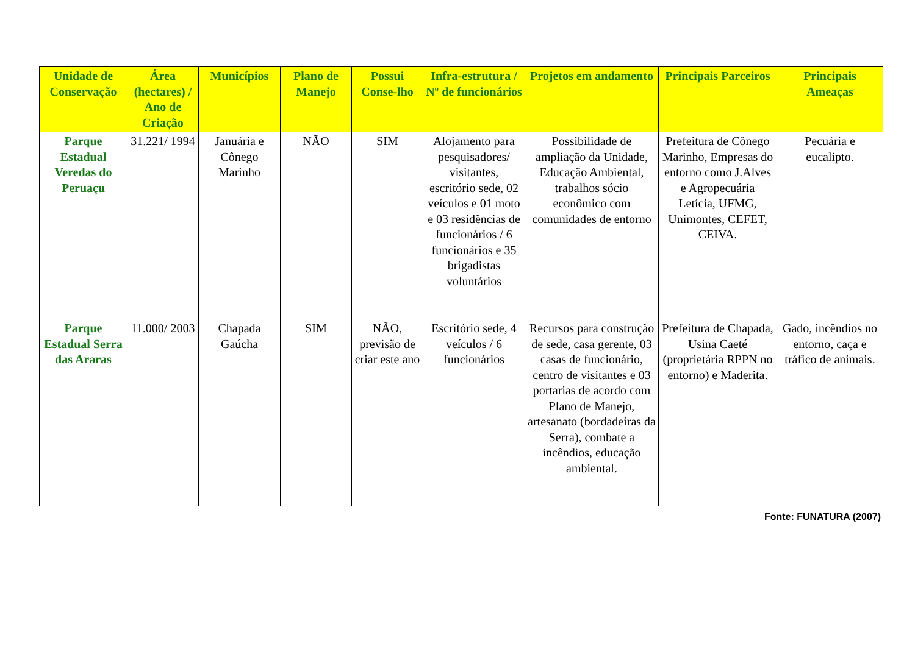| Unidade de Conservação | Área (hectares) / Ano de Criação | Municípios | Plano de Manejo | Possui Conse-lho | Infra-estrutura / Nº de funcionários | Projetos em andamento | Principais Parceiros | Principais Ameaças |
| --- | --- | --- | --- | --- | --- | --- | --- | --- |
| Parque Estadual Veredas do Peruaçu | 31.221/ 1994 | Januária e Cônego Marinho | NÃO | SIM | Alojamento para pesquisadores/ visitantes, escritório sede, 02 veículos e 01 moto e 03 residências de funcionários / 6 funcionários e 35 brigadistas voluntários | Possibilidade de ampliação da Unidade, Educação Ambiental, trabalhos sócio econômico com comunidades de entorno | Prefeitura de Cônego Marinho, Empresas do entorno como J.Alves e Agropecuária Letícia, UFMG, Unimontes, CEFET, CEIVA. | Pecuária e eucalipto. |
| Parque Estadual Serra das Araras | 11.000/ 2003 | Chapada Gaúcha | SIM | NÃO, previsão de criar este ano | Escritório sede, 4 veículos / 6 funcionários | Recursos para construção de sede, casa gerente, 03 casas de funcionário, centro de visitantes e 03 portarias de acordo com Plano de Manejo, artesanato (bordadeiras da Serra), combate a incêndios, educação ambiental. | Prefeitura de Chapada, Usina Caeté (proprietária RPPN no entorno) e Maderita. | Gado, incêndios no entorno, caça e tráfico de animais. |
Fonte: FUNATURA (2007)